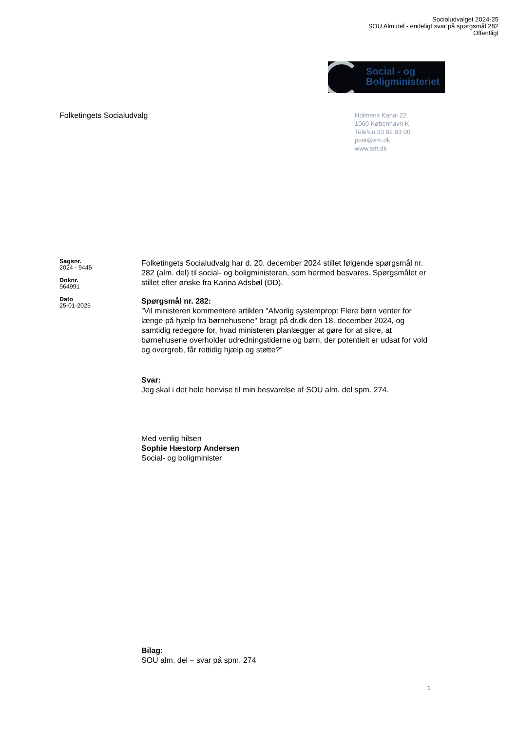Socialudvalget 2024-25
SOU Alm.del - endeligt svar på spørgsmål 282
Offentligt
Social - og
Boligministeriet
Folketingets Socialudvalg
Holmens Kanal 22
1060 København K
Telefon 33 92 93 00
post@sm.dk
www.sm.dk
Sagsnr.
2024 - 9445
Doknr.
964991
Dato
25-01-2025
Folketingets Socialudvalg har d. 20. december 2024 stillet følgende spørgsmål nr. 282 (alm. del) til social- og boligministeren, som hermed besvares. Spørgsmålet er stillet efter ønske fra Karina Adsbøl (DD).
Spørgsmål nr. 282:
”Vil ministeren kommentere artiklen "Alvorlig systemprop: Flere børn venter for længe på hjælp fra børnehusene" bragt på dr.dk den 18. december 2024, og samtidig redegøre for, hvad ministeren planlægger at gøre for at sikre, at børnehusene overholder udredningstiderne og børn, der potentielt er udsat for vold og overgreb, får rettidig hjælp og støtte?”
Svar:
Jeg skal i det hele henvise til min besvarelse af SOU alm. del spm. 274.
Med venlig hilsen
Sophie Hæstorp Andersen
Social- og boligminister
Bilag:
SOU alm. del – svar på spm. 274
1